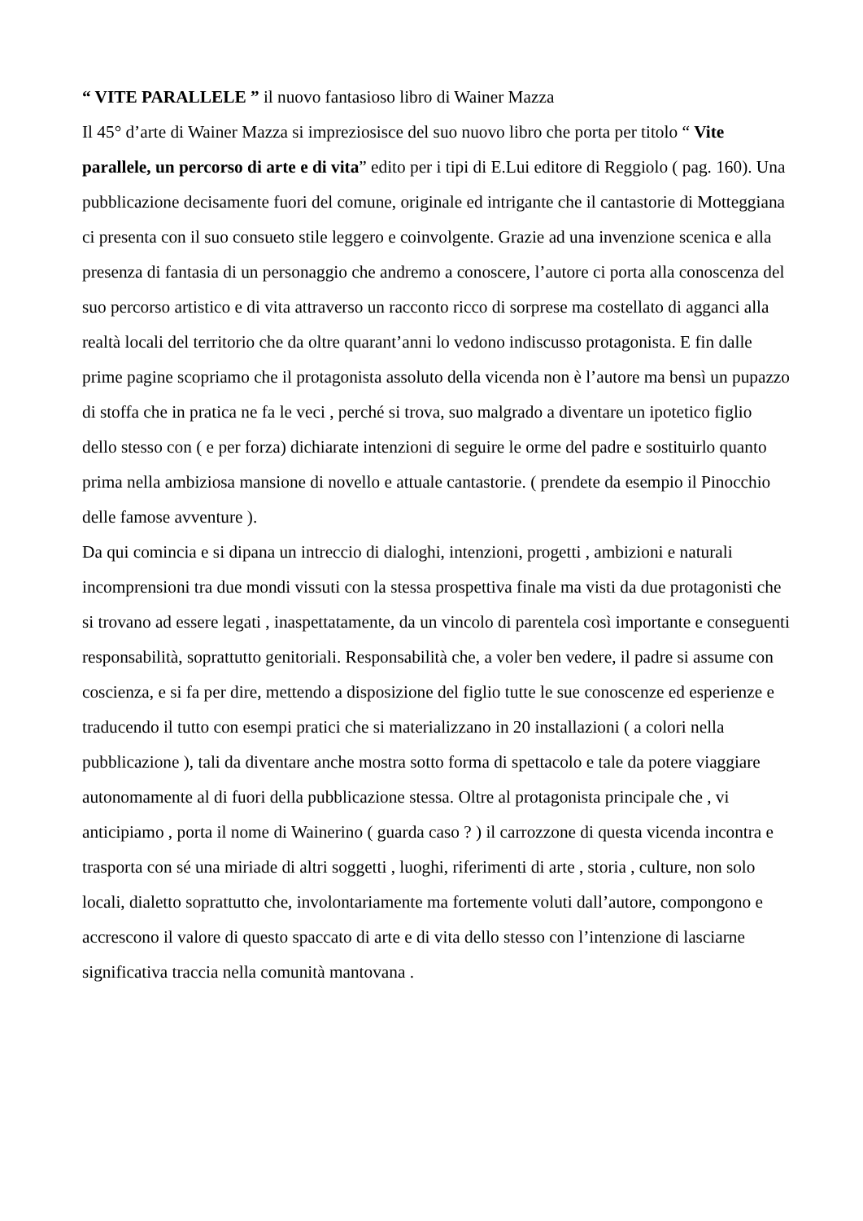“ VITE PARALLELE ” il nuovo fantasioso libro di Wainer Mazza
Il 45° d’arte di Wainer Mazza si impreziosisce del suo nuovo libro che porta per titolo “ Vite parallele, un percorso di arte e di vita” edito per i tipi di E.Lui editore di Reggiolo ( pag. 160). Una pubblicazione decisamente fuori del comune, originale ed intrigante che il cantastorie di Motteggiana ci presenta con il suo consueto stile leggero e coinvolgente. Grazie ad una invenzione scenica e alla presenza di fantasia di un personaggio che andremo a conoscere, l’autore ci porta alla conoscenza del suo percorso artistico e di vita attraverso un racconto ricco di sorprese ma costellato di agganci alla realtà locali del territorio che da oltre quarant’anni lo vedono indiscusso protagonista. E fin dalle prime pagine scopriamo che il protagonista assoluto della vicenda non è l’autore ma bensì un pupazzo di stoffa che in pratica ne fa le veci , perché si trova, suo malgrado a diventare un ipotetico figlio dello stesso con ( e per forza) dichiarate intenzioni di seguire le orme del padre e sostituirlo quanto prima nella ambiziosa mansione di novello e attuale cantastorie. ( prendete da esempio il Pinocchio delle famose avventure ).
Da qui comincia e si dipana un intreccio di dialoghi, intenzioni, progetti , ambizioni e naturali incomprensioni tra due mondi vissuti con la stessa prospettiva finale ma visti da due protagonisti che si trovano ad essere legati , inaspettatamente, da un vincolo di parentela così importante e conseguenti responsabilità, soprattutto genitoriali. Responsabilità che, a voler ben vedere, il padre si assume con coscienza, e si fa per dire, mettendo a disposizione del figlio tutte le sue conoscenze ed esperienze e traducendo il tutto con esempi pratici che si materializzano in 20 installazioni ( a colori nella pubblicazione ), tali da diventare anche mostra sotto forma di spettacolo e tale da potere viaggiare autonomamente al di fuori della pubblicazione stessa. Oltre al protagonista principale che , vi anticipiamo , porta il nome di Wainerino ( guarda caso ? ) il carrozzone di questa vicenda incontra e trasporta con sé una miriade di altri soggetti , luoghi, riferimenti di arte , storia , culture, non solo locali, dialetto soprattutto che, involontariamente ma fortemente voluti dall’autore, compongono e accrescono il valore di questo spaccato di arte e di vita dello stesso con l’intenzione di lasciarne significativa traccia nella comunità mantovana .